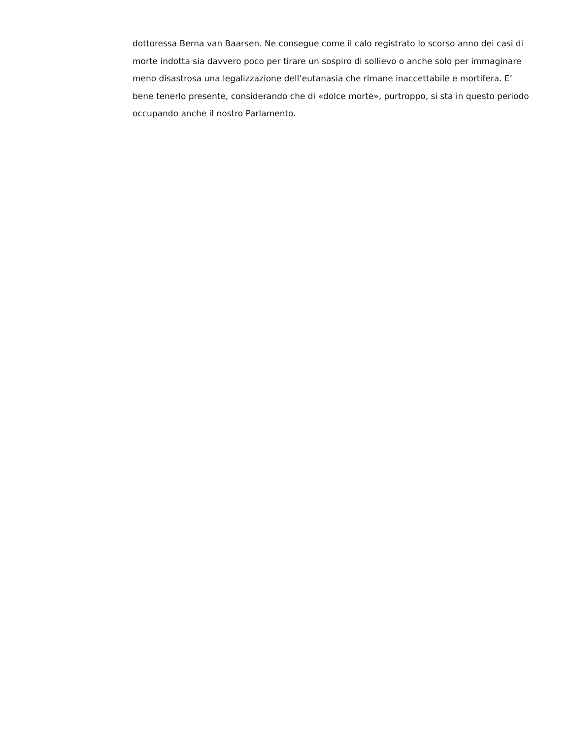dottoressa Berna van Baarsen. Ne consegue come il calo registrato lo scorso anno dei casi di morte indotta sia davvero poco per tirare un sospiro di sollievo o anche solo per immaginare meno disastrosa una legalizzazione dell’eutanasia che rimane inaccettabile e mortifera. E’ bene tenerlo presente, considerando che di «dolce morte», purtroppo, si sta in questo periodo occupando anche il nostro Parlamento.